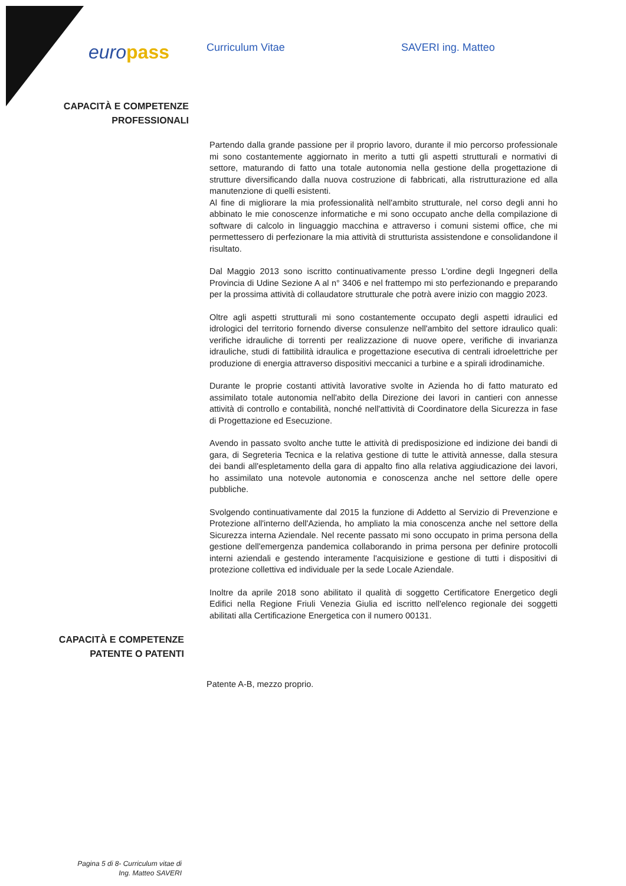europass
Curriculum Vitae SAVERI ing. Matteo
CAPACITÀ E COMPETENZE
PROFESSIONALI
Partendo dalla grande passione per il proprio lavoro, durante il mio percorso professionale mi sono costantemente aggiornato in merito a tutti gli aspetti strutturali e normativi di settore, maturando di fatto una totale autonomia nella gestione della progettazione di strutture diversificando dalla nuova costruzione di fabbricati, alla ristrutturazione ed alla manutenzione di quelli esistenti.
Al fine di migliorare la mia professionalità nell'ambito strutturale, nel corso degli anni ho abbinato le mie conoscenze informatiche e mi sono occupato anche della compilazione di software di calcolo in linguaggio macchina e attraverso i comuni sistemi office, che mi permettessero di perfezionare la mia attività di strutturista assistendone e consolidandone il risultato.
Dal Maggio 2013 sono iscritto continuativamente presso L'ordine degli Ingegneri della Provincia di Udine Sezione A al n° 3406 e nel frattempo mi sto perfezionando e preparando per la prossima attività di collaudatore strutturale che potrà avere inizio con maggio 2023.
Oltre agli aspetti strutturali mi sono costantemente occupato degli aspetti idraulici ed idrologici del territorio fornendo diverse consulenze nell'ambito del settore idraulico quali: verifiche idrauliche di torrenti per realizzazione di nuove opere, verifiche di invarianza idrauliche, studi di fattibilità idraulica e progettazione esecutiva di centrali idroelettriche per produzione di energia attraverso dispositivi meccanici a turbine e a spirali idrodinamiche.
Durante le proprie costanti attività lavorative svolte in Azienda ho di fatto maturato ed assimilato totale autonomia nell'abito della Direzione dei lavori in cantieri con annesse attività di controllo e contabilità, nonché nell'attività di Coordinatore della Sicurezza in fase di Progettazione ed Esecuzione.
Avendo in passato svolto anche tutte le attività di predisposizione ed indizione dei bandi di gara, di Segreteria Tecnica e la relativa gestione di tutte le attività annesse, dalla stesura dei bandi all'espletamento della gara di appalto fino alla relativa aggiudicazione dei lavori, ho assimilato una notevole autonomia e conoscenza anche nel settore delle opere pubbliche.
Svolgendo continuativamente dal 2015 la funzione di Addetto al Servizio di Prevenzione e Protezione all'interno dell'Azienda, ho ampliato la mia conoscenza anche nel settore della Sicurezza interna Aziendale. Nel recente passato mi sono occupato in prima persona della gestione dell'emergenza pandemica collaborando in prima persona per definire protocolli interni aziendali e gestendo interamente l'acquisizione e gestione di tutti i dispositivi di protezione collettiva ed individuale per la sede Locale Aziendale.
Inoltre da aprile 2018 sono abilitato il qualità di soggetto Certificatore Energetico degli Edifici nella Regione Friuli Venezia Giulia ed iscritto nell'elenco regionale dei soggetti abilitati alla Certificazione Energetica con il numero 00131.
CAPACITÀ E COMPETENZE
PATENTE O PATENTI
Patente A-B, mezzo proprio.
Pagina 5 di 8- Curriculum vitae di
Ing. Matteo SAVERI